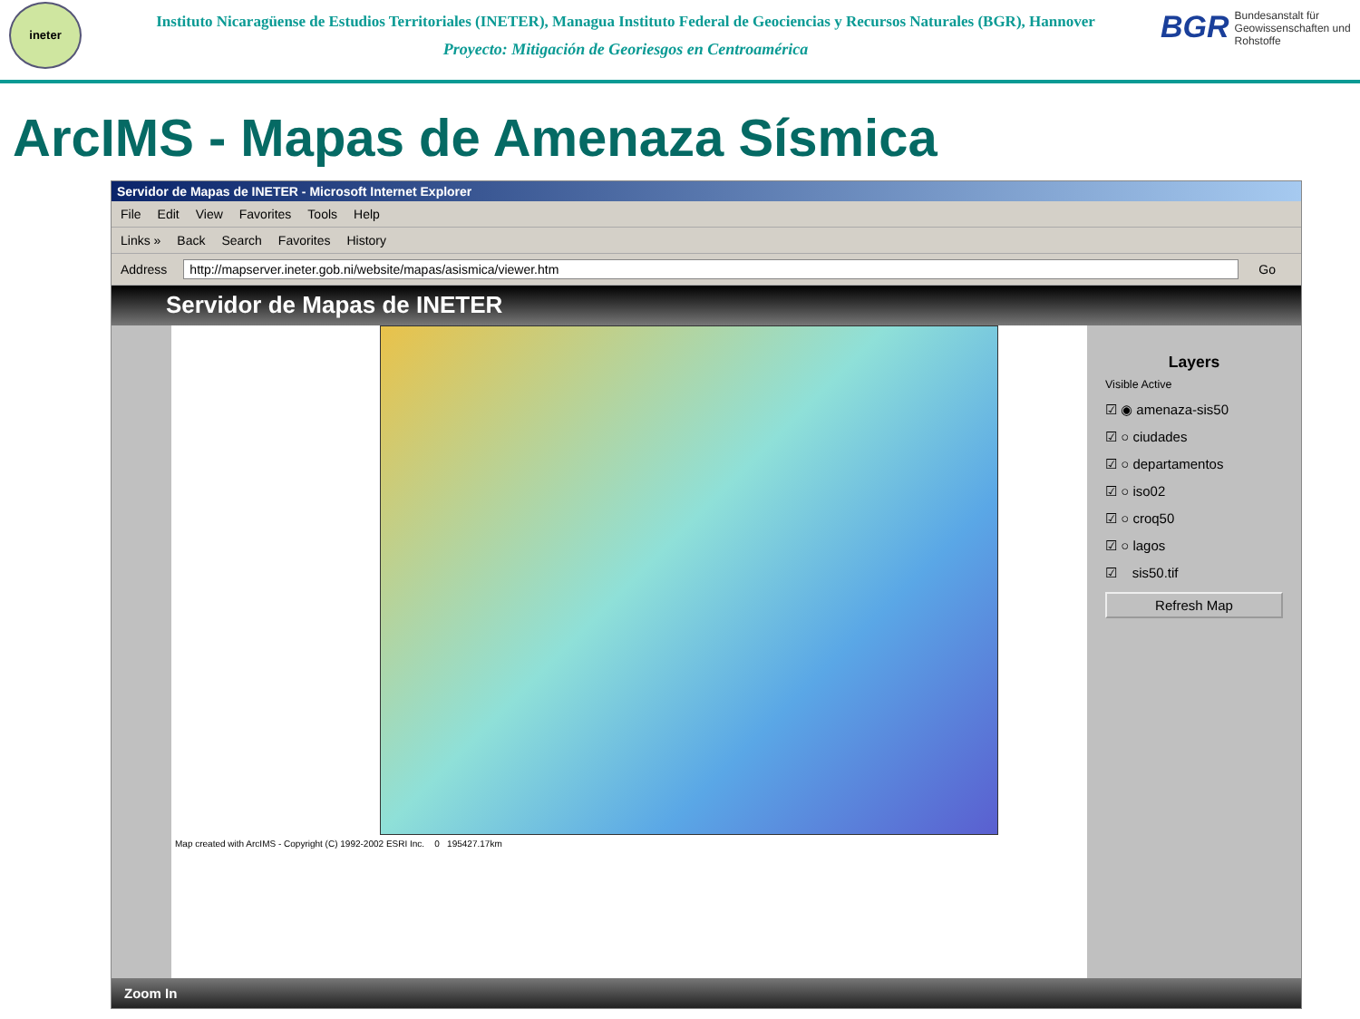ineter
Instituto Nicaragüense de Estudios Territoriales (INETER), Managua Instituto Federal de Geociencias y Recursos Naturales (BGR), Hannover
Proyecto: Mitigación de Georiesgos en Centroamérica
BGR Bundesanstalt für Geowissenschaften und Rohstoffe
ArcIMS - Mapas de Amenaza Sísmica
Servidor de Mapas de INETER - Microsoft Internet Explorer
File Edit View Favorites Tools Help
Links » Back Search Favorites History
Address http://mapserver.ineter.gob.ni/website/mapas/asismica/viewer.htm Go
Servidor de Mapas de INETER
Map created with ArcIMS - Copyright (C) 1992-2002 ESRI Inc. 0 195427.17km
Layers
Visible Active
☑ ◉ amenaza-sis50
☑ ○ ciudades
☑ ○ departamentos
☑ ○ iso02
☑ ○ croq50
☑ ○ lagos
☑ sis50.tif
Refresh Map
Zoom In